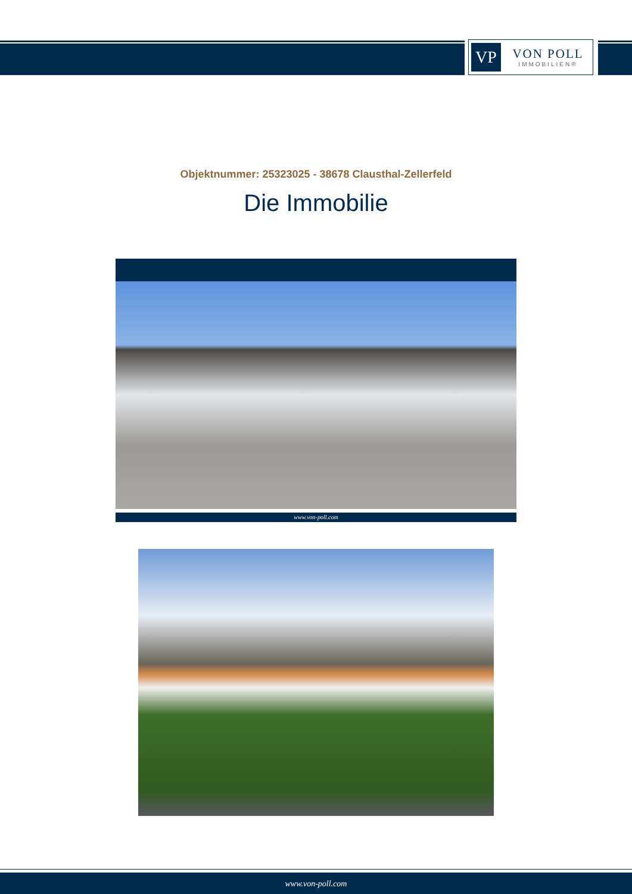VP
VON POLL
IMMOBILIEN®
Objektnummer: 25323025 - 38678 Clausthal-Zellerfeld
Die Immobilie
www.von-poll.com
www.von-poll.com